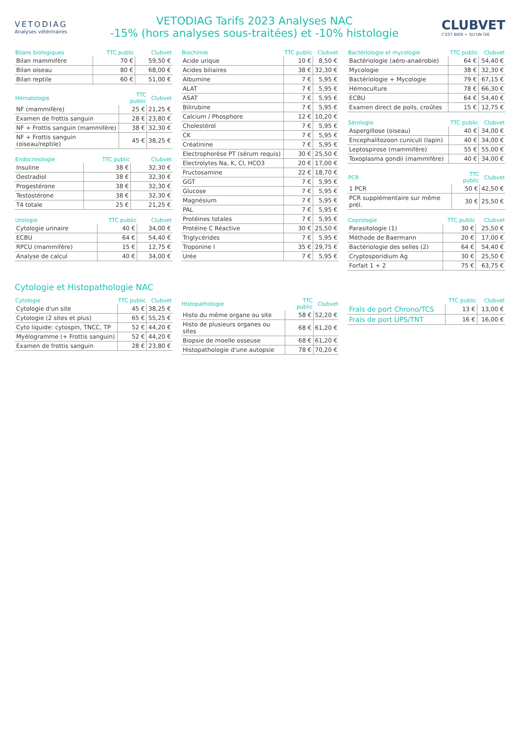VETODIAG
Analyses vétérinaires
VETODIAG Tarifs 2023 Analyses NAC
-15% (hors analyses sous-traitées) et -10% histologie
CLUBVET
C'EST BIEN + QU'UN GIE
| Bilans biologiques | TTC public | Clubvet |
| --- | --- | --- |
| Bilan mammifère | 70 € | 59,50 € |
| Bilan oiseau | 80 € | 68,00 € |
| Bilan reptile | 60 € | 51,00 € |
| Hématologie | TTC public | Clubvet |
| --- | --- | --- |
| NF (mammifère) | 25 € | 21,25 € |
| Examen de frottis sanguin | 28 € | 23,80 € |
| NF + Frottis sanguin (mammifère) | 38 € | 32,30 € |
| NF + Frottis sanguin (oiseau/reptile) | 45 € | 38,25 € |
| Endocrinologie | TTC public | Clubvet |
| --- | --- | --- |
| Insuline | 38 € | 32,30 € |
| Oestradiol | 38 € | 32,30 € |
| Progestérone | 38 € | 32,30 € |
| Testostérone | 38 € | 32,30 € |
| T4 totale | 25 € | 21,25 € |
| Urologie | TTC public | Clubvet |
| --- | --- | --- |
| Cytologie urinaire | 40 € | 34,00 € |
| ECBU | 64 € | 54,40 € |
| RPCU (mammifère) | 15 € | 12,75 € |
| Analyse de calcul | 40 € | 34,00 € |
| Biochimie | TTC public | Clubvet |
| --- | --- | --- |
| Acide urique | 10 € | 8,50 € |
| Acides biliaires | 38 € | 32,30 € |
| Albumine | 7 € | 5,95 € |
| ALAT | 7 € | 5,95 € |
| ASAT | 7 € | 5,95 € |
| Bilirubine | 7 € | 5,95 € |
| Calcium / Phosphore | 12 € | 10,20 € |
| Cholestérol | 7 € | 5,95 € |
| CK | 7 € | 5,95 € |
| Créatinine | 7 € | 5,95 € |
| Electrophorèse PT (sérum requis) | 30 € | 25,50 € |
| Electrolytes Na, K, Cl, HCO3 | 20 € | 17,00 € |
| Fructosamine | 22 € | 18,70 € |
| GGT | 7 € | 5,95 € |
| Glucose | 7 € | 5,95 € |
| Magnésium | 7 € | 5,95 € |
| PAL | 7 € | 5,95 € |
| Protéines totales | 7 € | 5,95 € |
| Protéine C Réactive | 30 € | 25,50 € |
| Triglycérides | 7 € | 5,95 € |
| Troponine I | 35 € | 29,75 € |
| Urée | 7 € | 5,95 € |
| Bactériologie et mycologie | TTC public | Clubvet |
| --- | --- | --- |
| Bactériologie (aéro-anaérobie) | 64 € | 54,40 € |
| Mycologie | 38 € | 32,30 € |
| Bactériologie + Mycologie | 79 € | 67,15 € |
| Hémoculture | 78 € | 66,30 € |
| ECBU | 64 € | 54,40 € |
| Examen direct de poils, croûtes | 15 € | 12,75 € |
| Sérologie | TTC public | Clubvet |
| --- | --- | --- |
| Aspergillose (oiseau) | 40 € | 34,00 € |
| Encephalitozoon cuniculi (lapin) | 40 € | 34,00 € |
| Leptospirose (mammifère) | 55 € | 55,00 € |
| Toxoplasma gondii (mammifère) | 40 € | 34,00 € |
| PCR | TTC public | Clubvet |
| --- | --- | --- |
| 1 PCR | 50 € | 42,50 € |
| PCR supplémentaire sur même prél. | 30 € | 25,50 € |
| Coprologie | TTC public | Clubvet |
| --- | --- | --- |
| Parasitologie (1) | 30 € | 25,50 € |
| Méthode de Baermann | 20 € | 17,00 € |
| Bactériologie des selles (2) | 64 € | 54,40 € |
| Cryptosporidium Ag | 30 € | 25,50 € |
| Forfait 1 + 2 | 75 € | 63,75 € |
Cytologie et Histopathologie NAC
| Cytologie | TTC public | Clubvet |
| --- | --- | --- |
| Cytologie d'un site | 45 € | 38,25 € |
| Cytologie (2 sites et plus) | 65 € | 55,25 € |
| Cyto liquide: cytospin, TNCC, TP | 52 € | 44,20 € |
| Myélogramme (+ Frottis sanguin) | 52 € | 44,20 € |
| Examen de frottis sanguin | 28 € | 23,80 € |
| Histopathologie | TTC public | Clubvet |
| --- | --- | --- |
| Histo du même organe ou site | 58 € | 52,20 € |
| Histo de plusieurs organes ou sites | 68 € | 61,20 € |
| Biopsie de moelle osseuse | 68 € | 61,20 € |
| Histopathologie d'une autopsie | 78 € | 70,20 € |
| | TTC public | Clubvet |
| --- | --- | --- |
| Frais de port Chrono/TCS | 13 € | 13,00 € |
| Frais de port UPS/TNT | 16 € | 16,00 € |